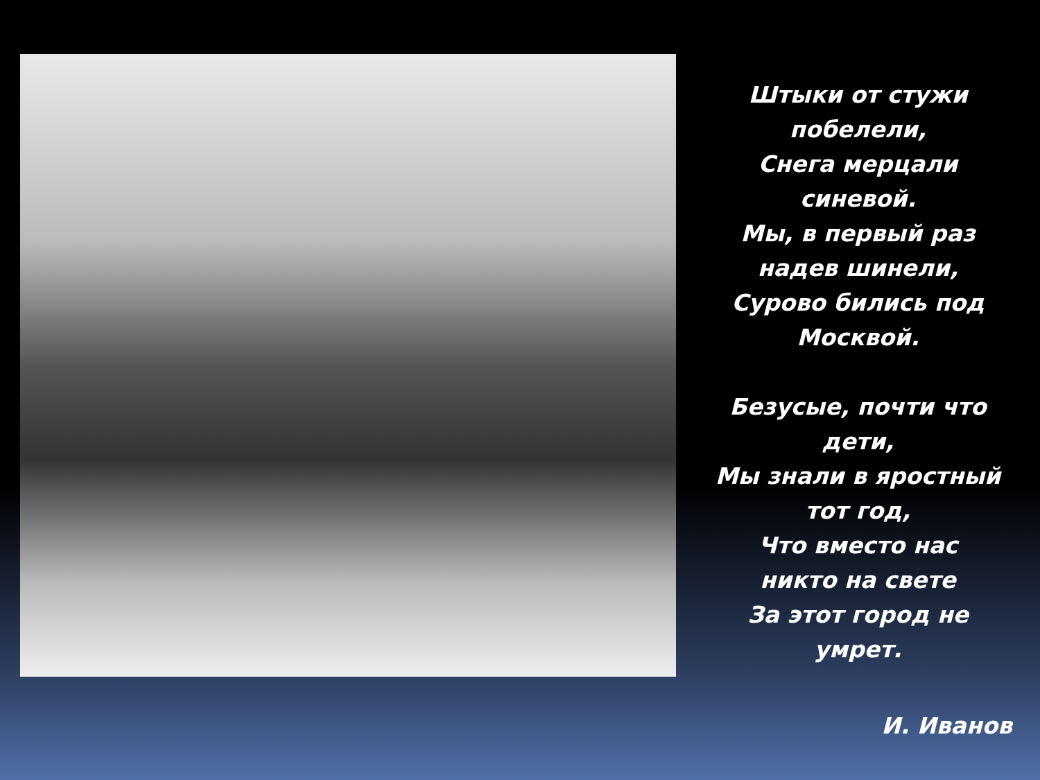Штыки от стужи
побелели,
Снега мерцали
синевой.
Мы, в первый раз
надев шинели,
Сурово бились под
Москвой.
Безусые, почти что
дети,
Мы знали в яростный
тот год,
Что вместо нас
никто на свете
За этот город не
умрет.
И. Иванов